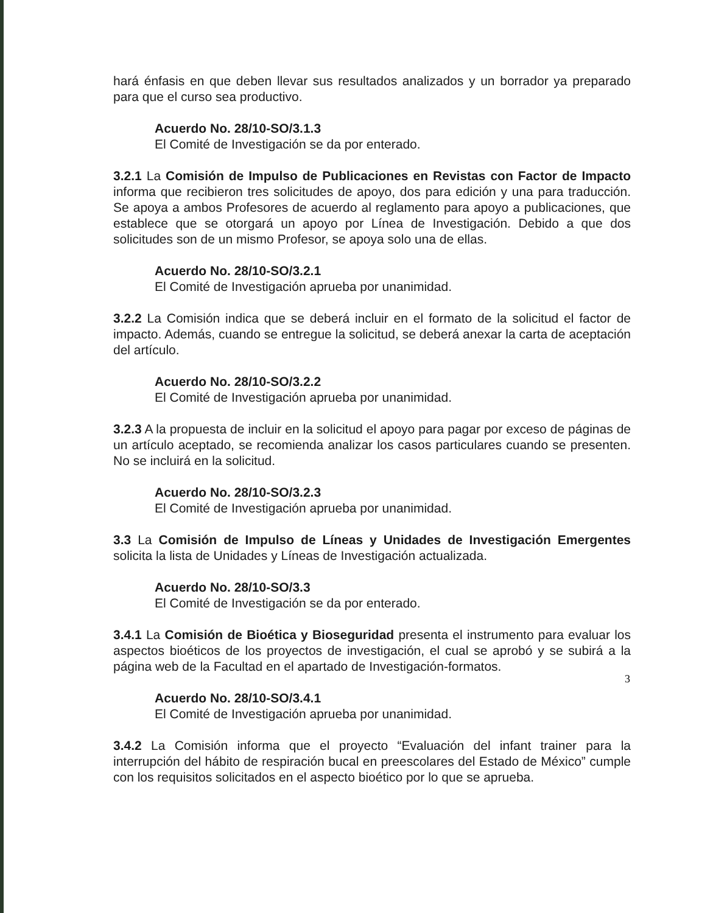hará énfasis en que deben llevar sus resultados analizados y un borrador ya preparado para que el curso sea productivo.
Acuerdo No. 28/10-SO/3.1.3
El Comité de Investigación se da por enterado.
3.2.1 La Comisión de Impulso de Publicaciones en Revistas con Factor de Impacto informa que recibieron tres solicitudes de apoyo, dos para edición y una para traducción. Se apoya a ambos Profesores de acuerdo al reglamento para apoyo a publicaciones, que establece que se otorgará un apoyo por Línea de Investigación. Debido a que dos solicitudes son de un mismo Profesor, se apoya solo una de ellas.
Acuerdo No. 28/10-SO/3.2.1
El Comité de Investigación aprueba por unanimidad.
3.2.2 La Comisión indica que se deberá incluir en el formato de la solicitud el factor de impacto. Además, cuando se entregue la solicitud, se deberá anexar la carta de aceptación del artículo.
Acuerdo No. 28/10-SO/3.2.2
El Comité de Investigación aprueba por unanimidad.
3.2.3 A la propuesta de incluir en la solicitud el apoyo para pagar por exceso de páginas de un artículo aceptado, se recomienda analizar los casos particulares cuando se presenten. No se incluirá en la solicitud.
Acuerdo No. 28/10-SO/3.2.3
El Comité de Investigación aprueba por unanimidad.
3.3 La Comisión de Impulso de Líneas y Unidades de Investigación Emergentes solicita la lista de Unidades y Líneas de Investigación actualizada.
Acuerdo No. 28/10-SO/3.3
El Comité de Investigación se da por enterado.
3.4.1 La Comisión de Bioética y Bioseguridad presenta el instrumento para evaluar los aspectos bioéticos de los proyectos de investigación, el cual se aprobó y se subirá a la página web de la Facultad en el apartado de Investigación-formatos.
Acuerdo No. 28/10-SO/3.4.1
El Comité de Investigación aprueba por unanimidad.
3.4.2 La Comisión informa que el proyecto “Evaluación del infant trainer para la interrupción del hábito de respiración bucal en preescolares del Estado de México” cumple con los requisitos solicitados en el aspecto bioético por lo que se aprueba.
3